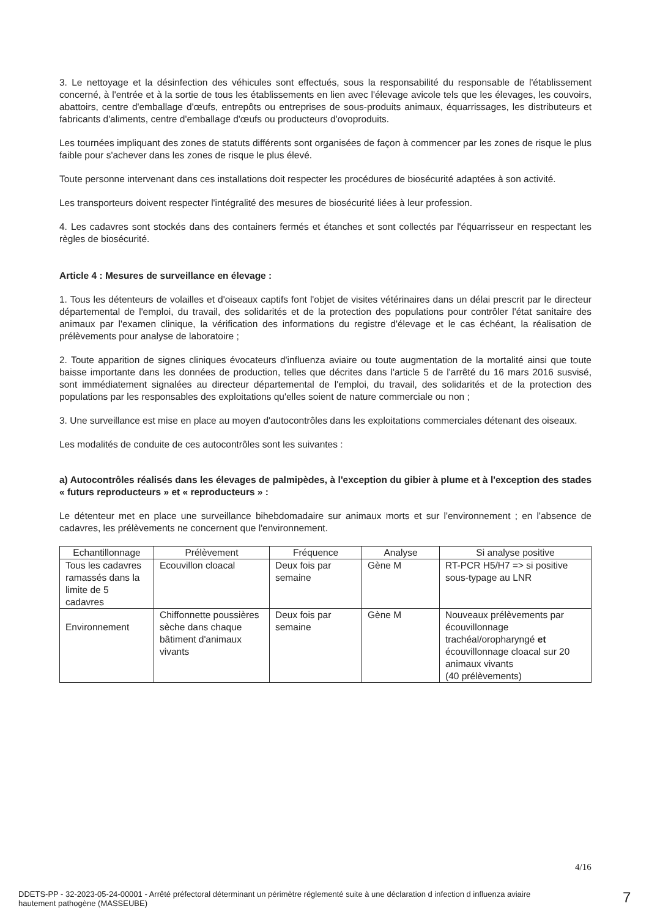3. Le nettoyage et la désinfection des véhicules sont effectués, sous la responsabilité du responsable de l'établissement concerné, à l'entrée et à la sortie de tous les établissements en lien avec l'élevage avicole tels que les élevages, les couvoirs, abattoirs, centre d'emballage d'œufs, entrepôts ou entreprises de sous-produits animaux, équarrissages, les distributeurs et fabricants d'aliments, centre d'emballage d'œufs ou producteurs d'ovoproduits.
Les tournées impliquant des zones de statuts différents sont organisées de façon à commencer par les zones de risque le plus faible pour s'achever dans les zones de risque le plus élevé.
Toute personne intervenant dans ces installations doit respecter les procédures de biosécurité adaptées à son activité.
Les transporteurs doivent respecter l'intégralité des mesures de biosécurité liées à leur profession.
4. Les cadavres sont stockés dans des containers fermés et étanches et sont collectés par l'équarrisseur en respectant les règles de biosécurité.
Article 4 : Mesures de surveillance en élevage :
1. Tous les détenteurs de volailles et d'oiseaux captifs font l'objet de visites vétérinaires dans un délai prescrit par le directeur départemental de l'emploi, du travail, des solidarités et de la protection des populations pour contrôler l'état sanitaire des animaux par l'examen clinique, la vérification des informations du registre d'élevage et le cas échéant, la réalisation de prélèvements pour analyse de laboratoire ;
2. Toute apparition de signes cliniques évocateurs d'influenza aviaire ou toute augmentation de la mortalité ainsi que toute baisse importante dans les données de production, telles que décrites dans l'article 5 de l'arrêté du 16 mars 2016 susvisé, sont immédiatement signalées au directeur départemental de l'emploi, du travail, des solidarités et de la protection des populations par les responsables des exploitations qu'elles soient de nature commerciale ou non ;
3. Une surveillance est mise en place au moyen d'autocontrôles dans les exploitations commerciales détenant des oiseaux.
Les modalités de conduite de ces autocontrôles sont les suivantes :
a) Autocontrôles réalisés dans les élevages de palmipèdes, à l'exception du gibier à plume et à l'exception des stades « futurs reproducteurs » et « reproducteurs » :
Le détenteur met en place une surveillance bihebdomadaire sur animaux morts et sur l'environnement ; en l'absence de cadavres, les prélèvements ne concernent que l'environnement.
| Echantillonnage | Prélèvement | Fréquence | Analyse | Si analyse positive |
| --- | --- | --- | --- | --- |
| Tous les cadavres ramassés dans la limite de 5 cadavres | Ecouvillon cloacal | Deux fois par semaine | Gène M | RT-PCR H5/H7 => si positive sous-typage au LNR |
| Environnement | Chiffonnette poussières sèche dans chaque bâtiment d'animaux vivants | Deux fois par semaine | Gène M | Nouveaux prélèvements par écouvillonnage trachéal/oropharyngé et écouvillonnage cloacal sur 20 animaux vivants (40 prélèvements) |
4/16
DDETS-PP - 32-2023-05-24-00001 - Arrêté préfectoral déterminant un périmètre réglementé suite à une déclaration d infection d influenza aviaire hautement pathogène (MASSEUBE)
7